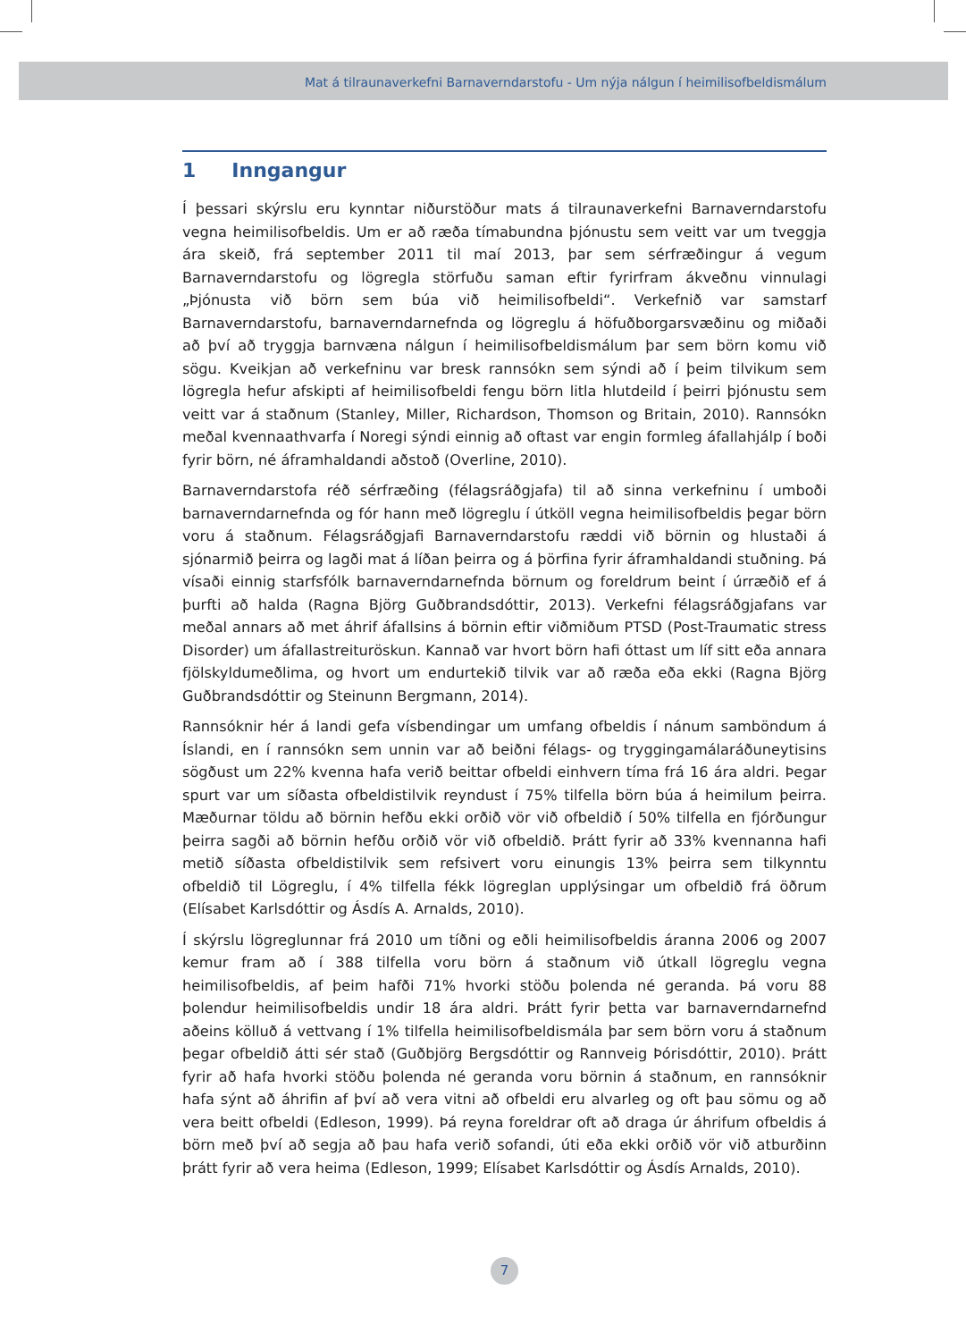Mat á tilraunaverkefni Barnaverndarstofu - Um nýja nálgun í heimilisofbeldismálum
1 Inngangur
Í þessari skýrslu eru kynntar niðurstöður mats á tilraunaverkefni Barnaverndarstofu vegna heimilisofbeldis. Um er að ræða tímabundna þjónustu sem veitt var um tveggja ára skeið, frá september 2011 til maí 2013, þar sem sérfræðingur á vegum Barnaverndarstofu og lögregla störfuðu saman eftir fyrirfram ákveðnu vinnulagi „Þjónusta við börn sem búa við heimilisofbeldi“. Verkefnið var samstarf Barnaverndarstofu, barnaverndarnefnda og lögreglu á höfuðborgarsvæðinu og miðaði að því að tryggja barnvæna nálgun í heimilisofbeldismálum þar sem börn komu við sögu. Kveikjan að verkefninu var bresk rannsókn sem sýndi að í þeim tilvikum sem lögregla hefur afskipti af heimilisofbeldi fengu börn litla hlutdeild í þeirri þjónustu sem veitt var á staðnum (Stanley, Miller, Richardson, Thomson og Britain, 2010). Rannsókn meðal kvennaathvarfa í Noregi sýndi einnig að oftast var engin formleg áfallahjálp í boði fyrir börn, né áframhaldandi aðstoð (Overline, 2010).
Barnaverndarstofa réð sérfræðing (félagsráðgjafa) til að sinna verkefninu í umboði barnaverndarnefnda og fór hann með lögreglu í útköll vegna heimilisofbeldis þegar börn voru á staðnum. Félagsráðgjafi Barnaverndarstofu ræddi við börnin og hlustaði á sjónarmið þeirra og lagði mat á líðan þeirra og á þörfina fyrir áframhaldandi stuðning. Þá vísaði einnig starfsfólk barnaverndarnefnda börnum og foreldrum beint í úrræðið ef á þurfti að halda (Ragna Björg Guðbrandsdóttir, 2013). Verkefni félagsráðgjafans var meðal annars að met áhrif áfallsins á börnin eftir viðmiðum PTSD (Post-Traumatic stress Disorder) um áfallastreituröskun. Kannað var hvort börn hafi óttast um líf sitt eða annara fjölskyldumeðlima, og hvort um endurtekið tilvik var að ræða eða ekki (Ragna Björg Guðbrandsdóttir og Steinunn Bergmann, 2014).
Rannsóknir hér á landi gefa vísbendingar um umfang ofbeldis í nánum samböndum á Íslandi, en í rannsókn sem unnin var að beiðni félags- og tryggingamálaráðuneytisins sögðust um 22% kvenna hafa verið beittar ofbeldi einhvern tíma frá 16 ára aldri. Þegar spurt var um síðasta ofbeldistilvik reyndust í 75% tilfella börn búa á heimilum þeirra. Mæðurnar töldu að börnin hefðu ekki orðið vör við ofbeldið í 50% tilfella en fjórðungur þeirra sagði að börnin hefðu orðið vör við ofbeldið. Þrátt fyrir að 33% kvennanna hafi metið síðasta ofbeldistilvik sem refsivert voru einungis 13% þeirra sem tilkynntu ofbeldið til Lögreglu, í 4% tilfella fékk lögreglan upplýsingar um ofbeldið frá öðrum (Elísabet Karlsdóttir og Ásdís A. Arnalds, 2010).
Í skýrslu lögreglunnar frá 2010 um tíðni og eðli heimilisofbeldis áranna 2006 og 2007 kemur fram að í 388 tilfella voru börn á staðnum við útkall lögreglu vegna heimilisofbeldis, af þeim hafði 71% hvorki stöðu þolenda né geranda. Þá voru 88 þolendur heimilisofbeldis undir 18 ára aldri. Þrátt fyrir þetta var barnaverndarnefnd aðeins kölluð á vettvang í 1% tilfella heimilisofbeldismála þar sem börn voru á staðnum þegar ofbeldið átti sér stað (Guðbjörg Bergsdóttir og Rannveig Þórisdóttir, 2010). Þrátt fyrir að hafa hvorki stöðu þolenda né geranda voru börnin á staðnum, en rannsóknir hafa sýnt að áhrifin af því að vera vitni að ofbeldi eru alvarleg og oft þau sömu og að vera beitt ofbeldi (Edleson, 1999). Þá reyna foreldrar oft að draga úr áhrifum ofbeldis á börn með því að segja að þau hafa verið sofandi, úti eða ekki orðið vör við atburðinn þrátt fyrir að vera heima (Edleson, 1999; Elísabet Karlsdóttir og Ásdís Arnalds, 2010).
7